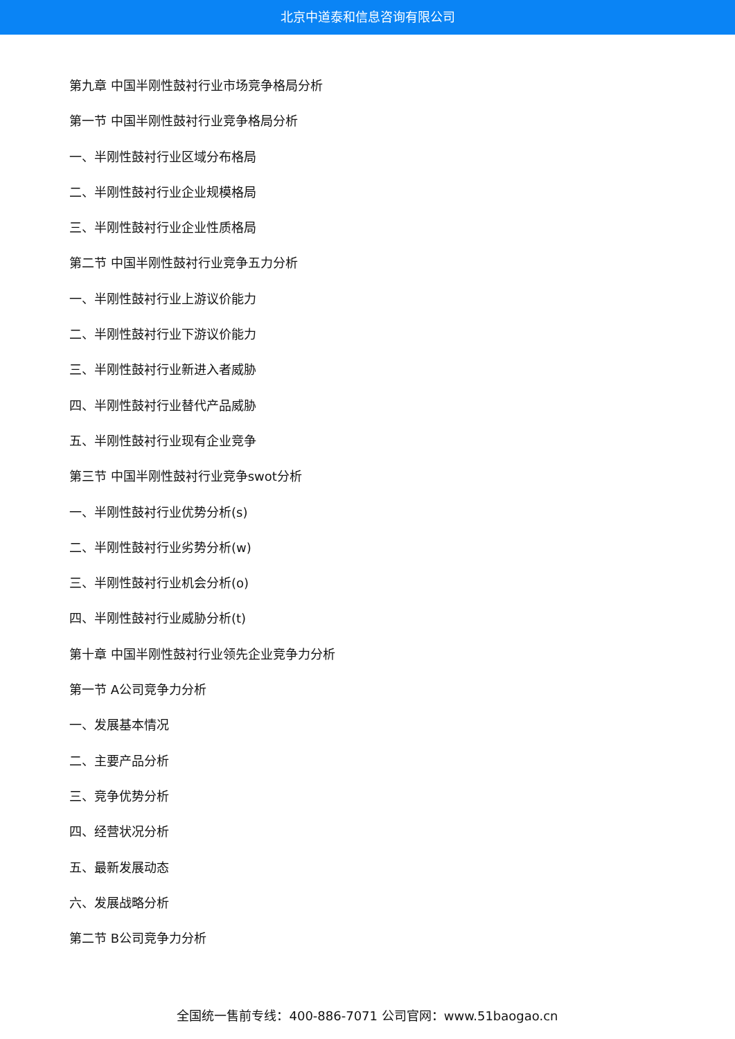北京中道泰和信息咨询有限公司
第九章 中国半刚性鼓衬行业市场竞争格局分析
第一节 中国半刚性鼓衬行业竞争格局分析
一、半刚性鼓衬行业区域分布格局
二、半刚性鼓衬行业企业规模格局
三、半刚性鼓衬行业企业性质格局
第二节 中国半刚性鼓衬行业竞争五力分析
一、半刚性鼓衬行业上游议价能力
二、半刚性鼓衬行业下游议价能力
三、半刚性鼓衬行业新进入者威胁
四、半刚性鼓衬行业替代产品威胁
五、半刚性鼓衬行业现有企业竞争
第三节 中国半刚性鼓衬行业竞争swot分析
一、半刚性鼓衬行业优势分析(s)
二、半刚性鼓衬行业劣势分析(w)
三、半刚性鼓衬行业机会分析(o)
四、半刚性鼓衬行业威胁分析(t)
第十章 中国半刚性鼓衬行业领先企业竞争力分析
第一节 A公司竞争力分析
一、发展基本情况
二、主要产品分析
三、竞争优势分析
四、经营状况分析
五、最新发展动态
六、发展战略分析
第二节 B公司竞争力分析
全国统一售前专线：400-886-7071 公司官网：www.51baogao.cn